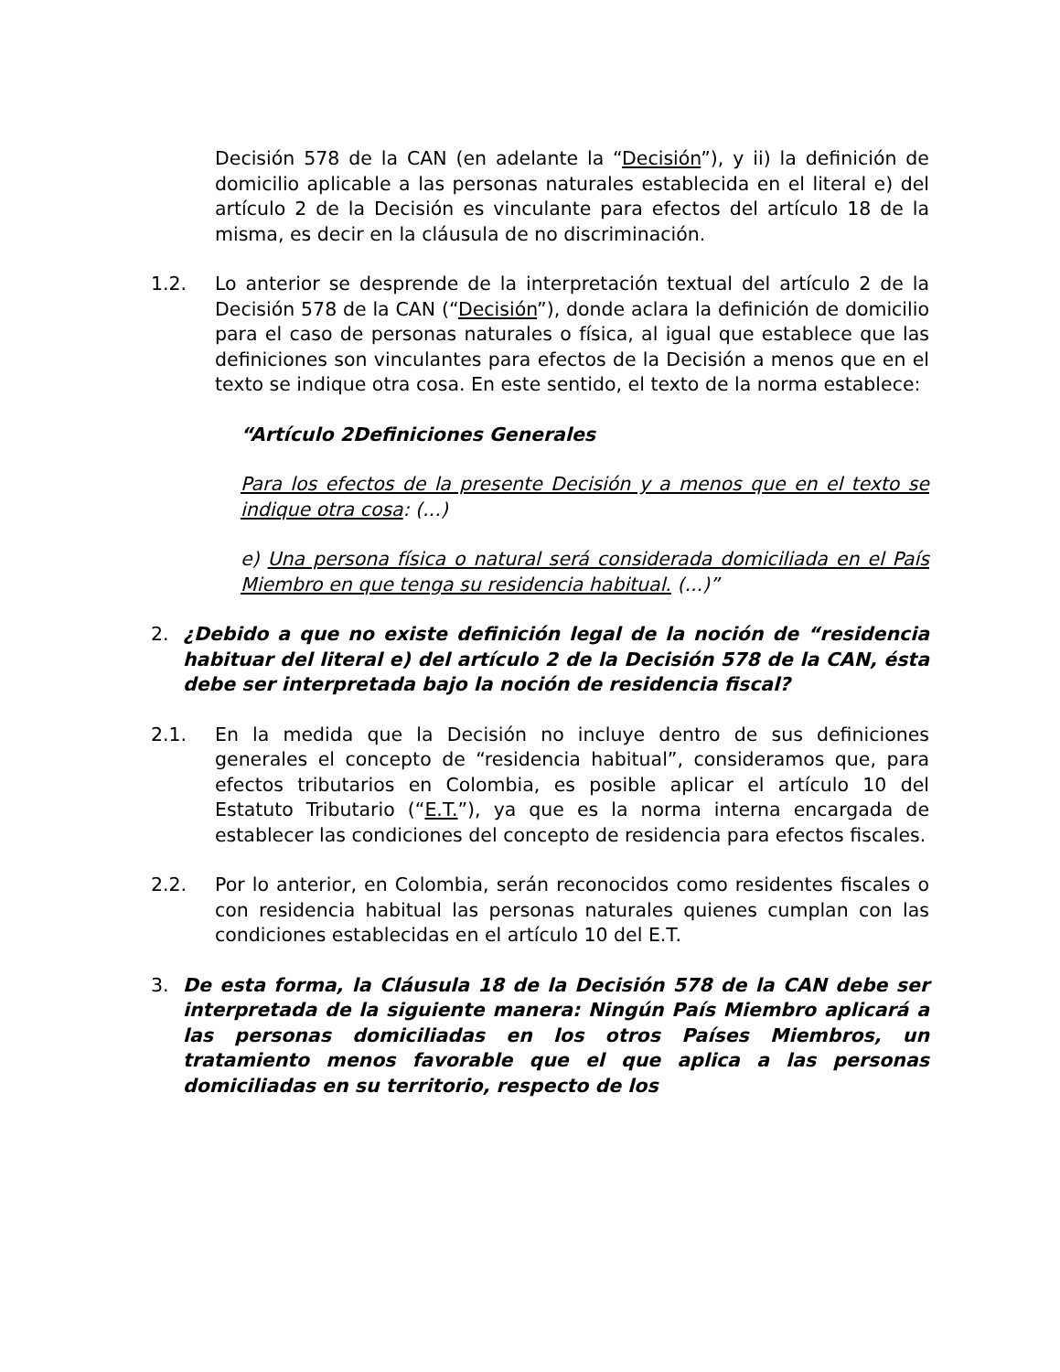Decisión 578 de la CAN (en adelante la “Decisión”), y ii) la definición de domicilio aplicable a las personas naturales establecida en el literal e) del artículo 2 de la Decisión es vinculante para efectos del artículo 18 de la misma, es decir en la cláusula de no discriminación.
1.2. Lo anterior se desprende de la interpretación textual del artículo 2 de la Decisión 578 de la CAN (“Decisión”), donde aclara la definición de domicilio para el caso de personas naturales o física, al igual que establece que las definiciones son vinculantes para efectos de la Decisión a menos que en el texto se indique otra cosa. En este sentido, el texto de la norma establece:
“Artículo 2Definiciones Generales
Para los efectos de la presente Decisión y a menos que en el texto se indique otra cosa: (...)
e) Una persona física o natural será considerada domiciliada en el País Miembro en que tenga su residencia habitual. (...)”
2. ¿Debido a que no existe definición legal de la noción de “residencia habituar del literal e) del artículo 2 de la Decisión 578 de la CAN, ésta debe ser interpretada bajo la noción de residencia fiscal?
2.1. En la medida que la Decisión no incluye dentro de sus definiciones generales el concepto de “residencia habitual”, consideramos que, para efectos tributarios en Colombia, es posible aplicar el artículo 10 del Estatuto Tributario (“E.T.”), ya que es la norma interna encargada de establecer las condiciones del concepto de residencia para efectos fiscales.
2.2. Por lo anterior, en Colombia, serán reconocidos como residentes fiscales o con residencia habitual las personas naturales quienes cumplan con las condiciones establecidas en el artículo 10 del E.T.
3. De esta forma, la Cláusula 18 de la Decisión 578 de la CAN debe ser interpretada de la siguiente manera: Ningún País Miembro aplicará a las personas domiciliadas en los otros Países Miembros, un tratamiento menos favorable que el que aplica a las personas domiciliadas en su territorio, respecto de los